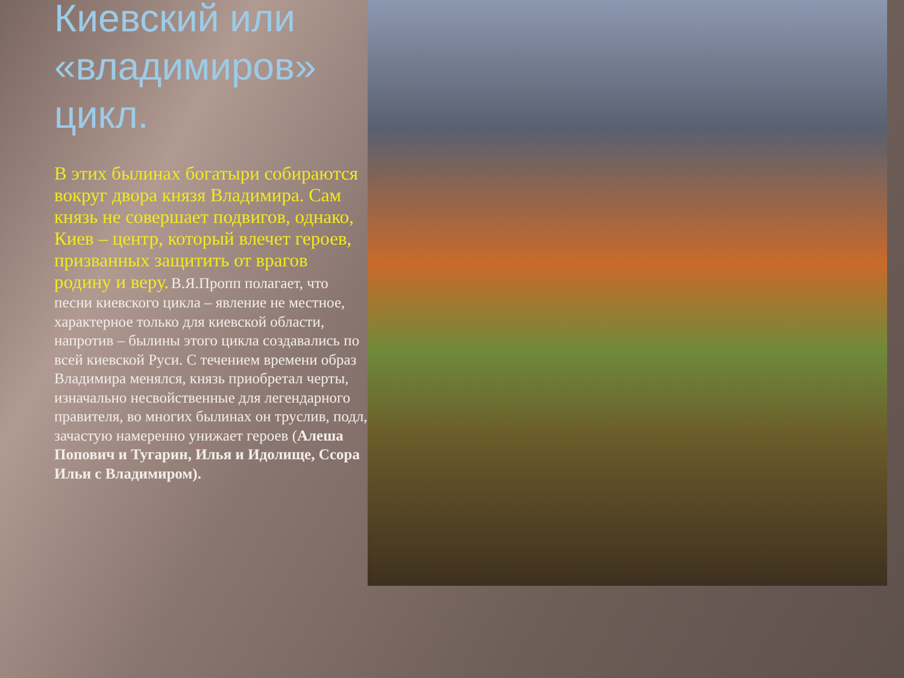Киевский или «владимиров» цикл.
В этих былинах богатыри собираются вокруг двора князя Владимира. Сам князь не совершает подвигов, однако, Киев – центр, который влечет героев, призванных защитить от врагов родину и веру. В.Я.Пропп полагает, что песни киевского цикла – явление не местное, характерное только для киевской области, напротив – былины этого цикла создавались по всей киевской Руси. С течением времени образ Владимира менялся, князь приобретал черты, изначально несвойственные для легендарного правителя, во многих былинах он труслив, подл, зачастую намеренно унижает героев (Алеша Попович и Тугарин, Илья и Идолище, Ссора Ильи с Владимиром).